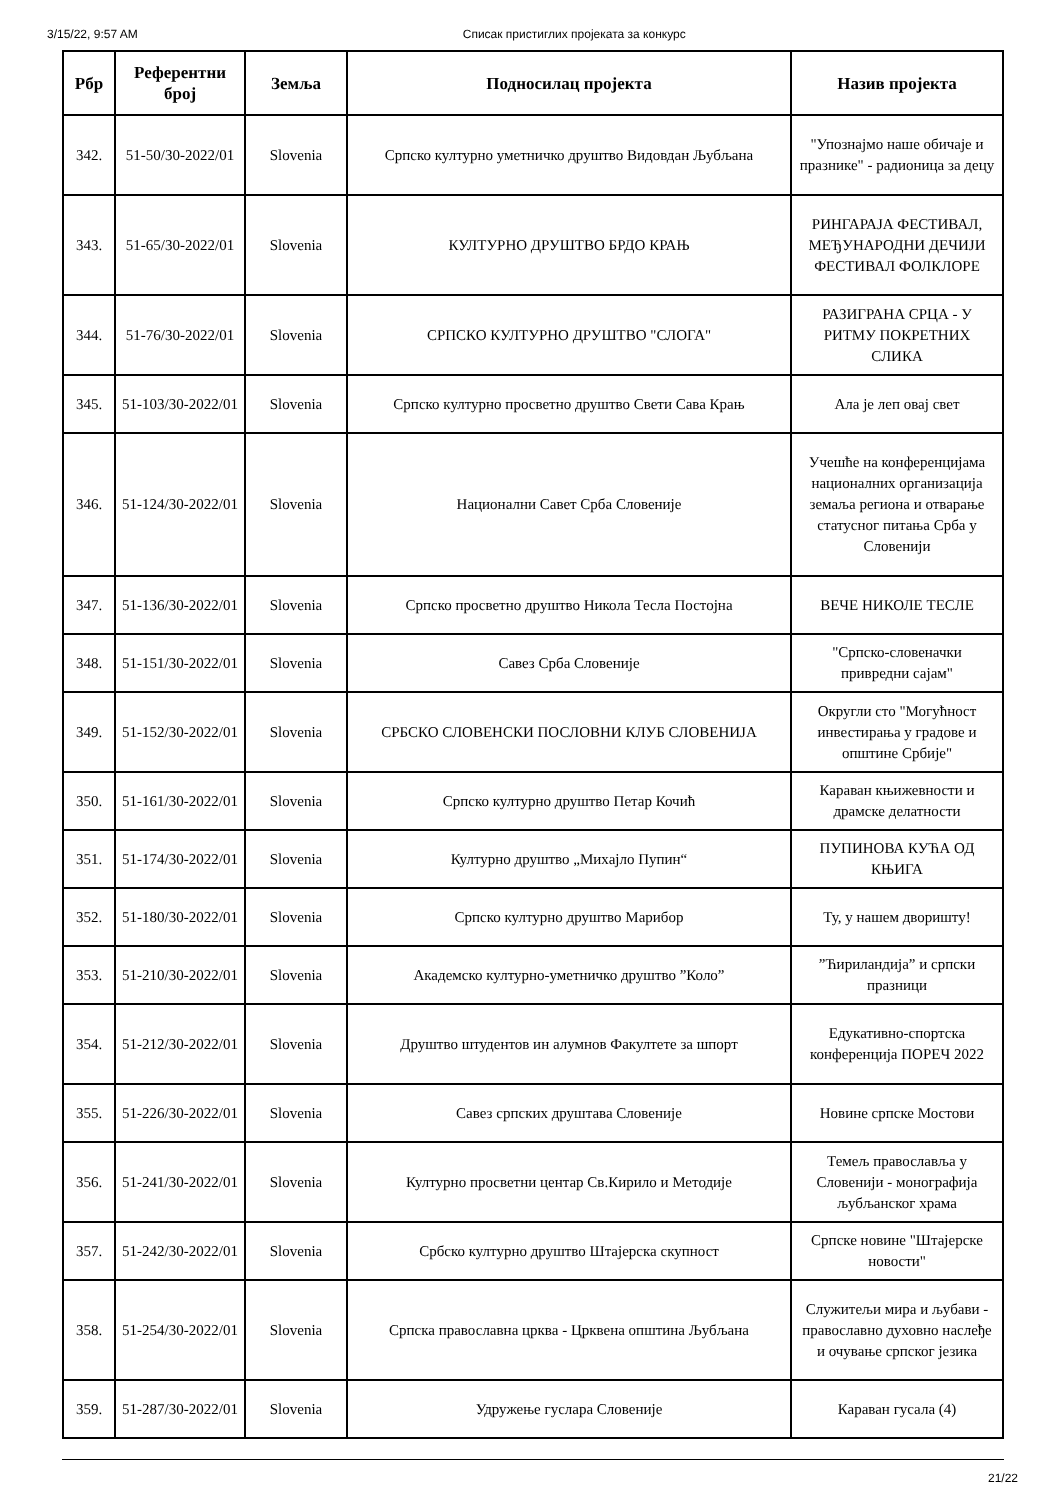3/15/22, 9:57 AM Списак пристиглих пројеката за конкурс
| Рбр | Референтни број | Земља | Подносилац пројекта | Назив пројекта |
| --- | --- | --- | --- | --- |
| 342. | 51-50/30-2022/01 | Slovenia | Српско културно уметничко друштво Видовдан Љубљана | "Упознајмо наше обичаје и празнике" - радионица за децу |
| 343. | 51-65/30-2022/01 | Slovenia | КУЛТУРНО ДРУШТВО БРДО КРАЊ | РИНГАРАЈА ФЕСТИВАЛ, МЕЂУНАРОДНИ ДЕЧИЈИ ФЕСТИВАЛ ФОЛКЛОРЕ |
| 344. | 51-76/30-2022/01 | Slovenia | СРПСКО КУЛТУРНО ДРУШТВО "СЛОГА" | РАЗИГРАНА СРЦА - У РИТМУ ПОКРЕТНИХ СЛИКА |
| 345. | 51-103/30-2022/01 | Slovenia | Српско културно просветно друштво Свети Сава Крањ | Ала је леп овај свет |
| 346. | 51-124/30-2022/01 | Slovenia | Национални Савет Срба Словеније | Учешће на конференцијама националних организација земаља региона и отварање статусног питања Срба у Словенији |
| 347. | 51-136/30-2022/01 | Slovenia | Српско просветно друштво Никола Тесла Постојна | ВЕЧЕ НИКОЛЕ ТЕСЛЕ |
| 348. | 51-151/30-2022/01 | Slovenia | Савез Срба Словеније | "Српско-словеначки привредни сајам" |
| 349. | 51-152/30-2022/01 | Slovenia | СРБСКО СЛОВЕНСКИ ПОСЛОВНИ КЛУБ СЛОВЕНИЈА | Округли сто "Могућност инвестирања у градове и општине Србије" |
| 350. | 51-161/30-2022/01 | Slovenia | Српско културно друштво Петар Кочић | Караван књижевности и драмске делатности |
| 351. | 51-174/30-2022/01 | Slovenia | Културно друштво „Михајло Пупин“ | ПУПИНОВА КУЋА ОД КЊИГА |
| 352. | 51-180/30-2022/01 | Slovenia | Српско културно друштво Марибор | Ту, у нашем дворишту! |
| 353. | 51-210/30-2022/01 | Slovenia | Академско културно-уметничко друштво ”Коло” | ”Ћириландија” и српски празници |
| 354. | 51-212/30-2022/01 | Slovenia | Друштво штудентов ин алумнов Факултете за шпорт | Едукативно-спортска конференција ПОРЕЧ 2022 |
| 355. | 51-226/30-2022/01 | Slovenia | Савез српских друштава Словеније | Новине српске Мостови |
| 356. | 51-241/30-2022/01 | Slovenia | Културно просветни центар Св.Кирило и Методије | Темељ православља у Словенији - монографија љубљанског храма |
| 357. | 51-242/30-2022/01 | Slovenia | Србско културно друштво Штајерска скупност | Српске новине "Штајерске новости" |
| 358. | 51-254/30-2022/01 | Slovenia | Српска православна црква - Црквена општина Љубљана | Служитељи мира и љубави - православно духовно наслеђе и очување српског језика |
| 359. | 51-287/30-2022/01 | Slovenia | Удружење гуслара Словеније | Караван гусала (4) |
21/22